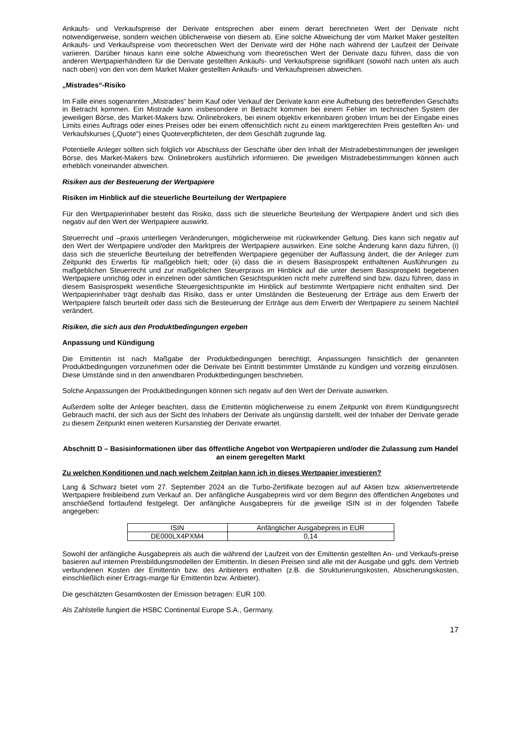Ankaufs- und Verkaufspreise der Derivate entsprechen aber einem derart berechneten Wert der Derivate nicht notwendigerweise, sondern weichen üblicherweise von diesem ab. Eine solche Abweichung der vom Market Maker gestellten Ankaufs- und Verkaufspreise vom theoretischen Wert der Derivate wird der Höhe nach während der Laufzeit der Derivate variieren. Darüber hinaus kann eine solche Abweichung vom theoretischen Wert der Derivate dazu führen, dass die von anderen Wertpapierhändlern für die Derivate gestellten Ankaufs- und Verkaufspreise signifikant (sowohl nach unten als auch nach oben) von den von dem Market Maker gestellten Ankaufs- und Verkaufspreisen abweichen.
„Mistrades“-Risiko
Im Falle eines sogenannten „Mistrades“ beim Kauf oder Verkauf der Derivate kann eine Aufhebung des betreffenden Geschäfts in Betracht kommen. Ein Mistrade kann insbesondere in Betracht kommen bei einem Fehler im technischen System der jeweiligen Börse, des Market-Makers bzw. Onlinebrokers, bei einem objektiv erkennbaren groben Irrtum bei der Eingabe eines Limits eines Auftrags oder eines Preises oder bei einem offensichtlich nicht zu einem marktgerechten Preis gestellten An- und Verkaufskurses („Quote“) eines Quoteverpflichteten, der dem Geschäft zugrunde lag.
Potentielle Anleger sollten sich folglich vor Abschluss der Geschäfte über den Inhalt der Mistradebestimmungen der jeweiligen Börse, des Market-Makers bzw. Onlinebrokers ausführlich informieren. Die jeweiligen Mistradebestimmungen können auch erheblich voneinander abweichen.
Risiken aus der Besteuerung der Wertpapiere
Risiken im Hinblick auf die steuerliche Beurteilung der Wertpapiere
Für den Wertpapierinhaber besteht das Risiko, dass sich die steuerliche Beurteilung der Wertpapiere ändert und sich dies negativ auf den Wert der Wertpapiere auswirkt.
Steuerrecht und –praxis unterliegen Veränderungen, möglicherweise mit rückwirkender Geltung. Dies kann sich negativ auf den Wert der Wertpapiere und/oder den Marktpreis der Wertpapiere auswirken. Eine solche Änderung kann dazu führen, (i) dass sich die steuerliche Beurteilung der betreffenden Wertpapiere gegenüber der Auffassung ändert, die der Anleger zum Zeitpunkt des Erwerbs für maßgeblich hielt; oder (ii) dass die in diesem Basisprospekt enthaltenen Ausführungen zu maßgeblichen Steuerrecht und zur maßgeblichen Steuerpraxis im Hinblick auf die unter diesem Basisprospekt begebenen Wertpapiere unrichtig oder in einzelnen oder sämtlichen Gesichtspunkten nicht mehr zutreffend sind bzw. dazu führen, dass in diesem Basisprospekt wesentliche Steuergesichtspunkte im Hinblick auf bestimmte Wertpapiere nicht enthalten sind. Der Wertpapierinhaber trägt deshalb das Risiko, dass er unter Umständen die Besteuerung der Erträge aus dem Erwerb der Wertpapiere falsch beurteilt oder dass sich die Besteuerung der Erträge aus dem Erwerb der Wertpapiere zu seinem Nachteil verändert.
Risiken, die sich aus den Produktbedingungen ergeben
Anpassung und Kündigung
Die Emittentin ist nach Maßgabe der Produktbedingungen berechtigt, Anpassungen hinsichtlich der genannten Produktbedingungen vorzunehmen oder die Derivate bei Eintritt bestimmter Umstände zu kündigen und vorzeitig einzulösen. Diese Umstände sind in den anwendbaren Produktbedingungen beschrieben.
Solche Anpassungen der Produktbedingungen können sich negativ auf den Wert der Derivate auswirken.
Außerdem sollte der Anleger beachten, dass die Emittentin möglicherweise zu einem Zeitpunkt von ihrem Kündigungsrecht Gebrauch macht, der sich aus der Sicht des Inhabers der Derivate als ungünstig darstellt, weil der Inhaber der Derivate gerade zu diesem Zeitpunkt einen weiteren Kursanstieg der Derivate erwartet.
Abschnitt D – Basisinformationen über das öffentliche Angebot von Wertpapieren und/oder die Zulassung zum Handel an einem geregelten Markt
Zu welchen Konditionen und nach welchem Zeitplan kann ich in dieses Wertpapier investieren?
Lang & Schwarz bietet vom 27. September 2024 an die Turbo-Zertifikate bezogen auf auf Aktien bzw. aktienvertretende Wertpapiere freibleibend zum Verkauf an. Der anfängliche Ausgabepreis wird vor dem Beginn des öffentlichen Angebotes und anschließend fortlaufend festgelegt. Der anfängliche Ausgabepreis für die jeweilige ISIN ist in der folgenden Tabelle angegeben:
| ISIN | Anfänglicher Ausgabepreis in EUR |
| --- | --- |
| DE000LX4PXM4 | 0,14 |
Sowohl der anfängliche Ausgabepreis als auch die während der Laufzeit von der Emittentin gestellten An- und Verkaufs-preise basieren auf internen Preisbildungsmodellen der Emittentin. In diesen Preisen sind alle mit der Ausgabe und ggfs. dem Vertrieb verbundenen Kosten der Emittentin bzw. des Anbieters enthalten (z.B. die Strukturierungskosten, Absicherungskosten, einschließlich einer Ertrags-marge für Emittentin bzw. Anbieter).
Die geschätzten Gesamtkosten der Emission betragen: EUR 100.
Als Zahlstelle fungiert die HSBC Continental Europe S.A., Germany.
17